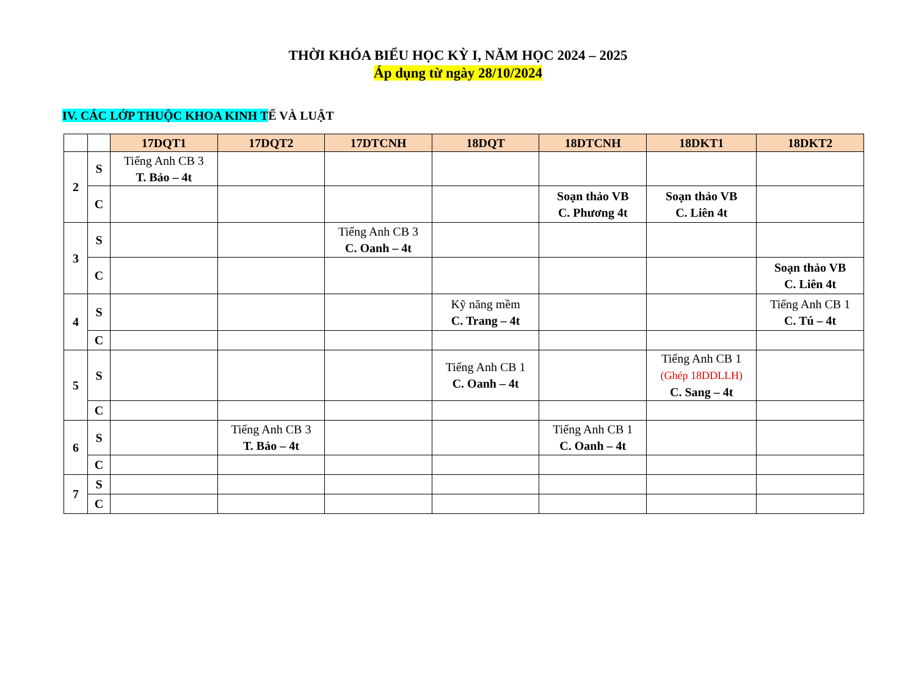THỜI KHÓA BIỂU HỌC KỲ I, NĂM HỌC 2024 – 2025
Áp dụng từ ngày 28/10/2024
IV. CÁC LỚP THUỘC KHOA KINH TẾ VÀ LUẬT
| | | 17DQT1 | 17DQT2 | 17DTCNH | 18DQT | 18DTCNH | 18DKT1 | 18DKT2 |
| 2 | S | Tiếng Anh CB 3 T. Bảo – 4t | | | | | | |
| | C | | | | | Soạn thảo VB C. Phương 4t | Soạn thảo VB C. Liên 4t | |
| 3 | S | | | Tiếng Anh CB 3 C. Oanh – 4t | | | | |
| | C | | | | | | | Soạn thảo VB C. Liên 4t |
| 4 | S | | | | Kỹ năng mềm C. Trang – 4t | | | Tiếng Anh CB 1 C. Tú – 4t |
| | C | | | | | | | |
| 5 | S | | | | Tiếng Anh CB 1 C. Oanh – 4t | | Tiếng Anh CB 1 (Ghép 18DDLLH) C. Sang – 4t | |
| | C | | | | | | | |
| 6 | S | | Tiếng Anh CB 3 T. Bảo – 4t | | | Tiếng Anh CB 1 C. Oanh – 4t | | |
| | C | | | | | | | |
| 7 | S | | | | | | | |
| | C | | | | | | | |